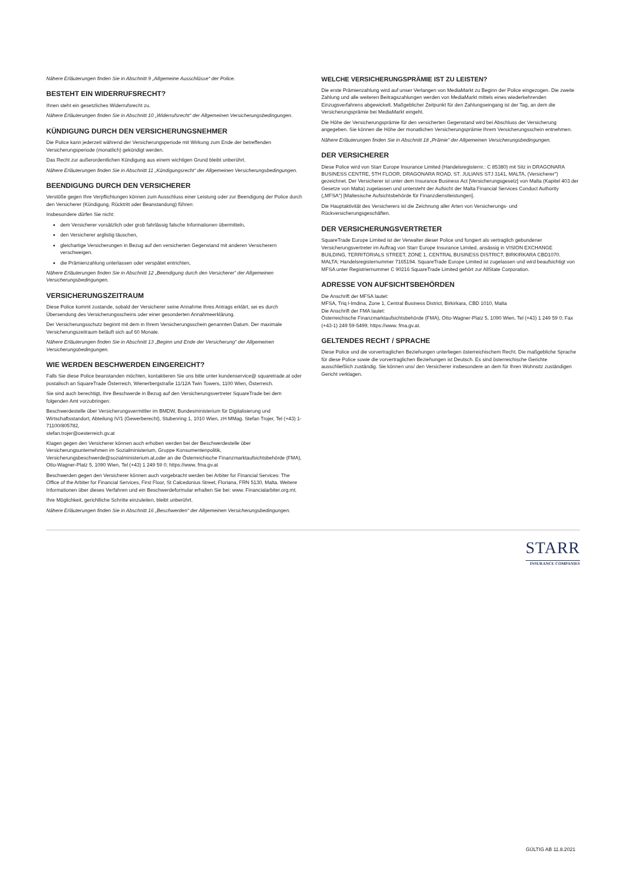Nähere Erläuterungen finden Sie in Abschnitt 9 „Allgemeine Ausschlüsse“ der Police.
BESTEHT EIN WIDERRUFSRECHT?
Ihnen steht ein gesetzliches Widerrufsrecht zu.
Nähere Erläuterungen finden Sie in Abschnitt 10 „Widerrufsrecht“ der Allgemeinen Versicherungsbedingungen.
KÜNDIGUNG DURCH DEN VERSICHERUNGSNEHMER
Die Police kann jederzeit während der Versicherungsperiode mit Wirkung zum Ende der betreffenden Versicherungsperiode (monatlich) gekündigt werden.
Das Recht zur außerordentlichen Kündigung aus einem wichtigen Grund bleibt unberührt.
Nähere Erläuterungen finden Sie in Abschnitt 11 „Kündigungsrecht“ der Allgemeinen Versicherungsbedingungen.
BEENDIGUNG DURCH DEN VERSICHERER
Verstöße gegen Ihre Verpflichtungen können zum Ausschluss einer Leistung oder zur Beendigung der Police durch den Versicherer (Kündigung, Rücktritt oder Beanstandung) führen:
Insbesondere dürfen Sie nicht:
dem Versicherer vorsätzlich oder grob fahrlässig falsche Informationen übermitteln,
den Versicherer arglistig täuschen,
gleichartige Versicherungen in Bezug auf den versicherten Gegenstand mit anderen Versicherern verschweigen.
die Prämienzahlung unterlassen oder verspätet entrichten,
Nähere Erläuterungen finden Sie in Abschnitt 12 „Beendigung durch den Versicherer“ der Allgemeinen Versicherungsbedingungen.
VERSICHERUNGSZEITRAUM
Diese Police kommt zustande, sobald der Versicherer seine Annahme Ihres Antrags erklärt, sei es durch Übersendung des Versicherungsscheins oder einer gesonderten Annahmeerklärung.
Der Versicherungsschutz beginnt mit dem in Ihrem Versicherungsschein genannten Datum. Der maximale Versicherungszeitraum beläuft sich auf 60 Monate.
Nähere Erläuterungen finden Sie in Abschnitt 13 „Beginn und Ende der Versicherung“ der Allgemeinen Versicherungsbedingungen.
WIE WERDEN BESCHWERDEN EINGEREICHT?
Falls Sie diese Police beanstanden möchten, kontaktieren Sie uns bitte unter kundenservice@ squaretrade.at oder postalisch an SquareTrade Österreich, Wienerbergstraße 11/12A Twin Towers, 1100 Wien, Österreich.
Sie sind auch berechtigt, Ihre Beschwerde in Bezug auf den Versicherungsvertreter SquareTrade bei dem folgenden Amt vorzubringen:
Beschwerdestelle über Versicherungsvermittler im BMDW, Bundesministerium für Digitalisierung und Wirtschaftsstandort, Abteilung IV/1 (Gewerberecht), Stubenring 1, 1010 Wien, zH MMag. Stefan Trojer, Tel (+43) 1-71100/805782,
stefan.trojer@oesterreich.gv.at
Klagen gegen den Versicherer können auch erhoben werden bei der Beschwerdestelle über Versicherungsunternehmen im Sozialministerium, Gruppe Konsumentenpolitik, Versicherungsbeschwerde@sozialministerium.at,oder an die Österreichische Finanzmarktaufsichtsbehörde (FMA), Otto-Wagner-Platz 5, 1090 Wien, Tel (+43) 1 249 59 0; https://www. fma.gv.at
Beschwerden gegen den Versicherer können auch vorgebracht werden bei Arbiter for Financial Services: The Office of the Arbiter for Financial Services, First Floor, St Calcedonius Street, Floriana, FRN 5130, Malta. Weitere Informationen über dieses Verfahren und ein Beschwerdeformular erhalten Sie bei: www. Financialarbiter.org.mt.
Ihre Möglichkeit, gerichtliche Schritte einzuleiten, bleibt unberührt.
Nähere Erläuterungen finden Sie in Abschnitt 16 „Beschwerden“ der Allgemeinen Versicherungsbedingungen.
WELCHE VERSICHERUNGSPRÄMIE IST ZU LEISTEN?
Die erste Prämienzahlung wird auf unser Verlangen von MediaMarkt zu Beginn der Police eingezogen. Die zweite Zahlung und alle weiteren Beitragszahlungen werden von MediaMarkt mittels eines wiederkehrenden Einzugsverfahrens abgewickelt. Maßgeblicher Zeitpunkt für den Zahlungseingang ist der Tag, an dem die Versicherungsprämie bei MediaMarkt eingeht.
Die Höhe der Versicherungsprämie für den versicherten Gegenstand wird bei Abschluss der Versicherung angegeben. Sie können die Höhe der monatlichen Versicherungsprämie Ihrem Versicherungsschein entnehmen.
Nähere Erläuterungen finden Sie in Abschnitt 18 „Prämie“ der Allgemeinen Versicherungsbedingungen.
DER VERSICHERER
Diese Police wird von Starr Europe Insurance Limited (Handelsregisternr.: C 85380) mit Sitz in DRAGONARA BUSINESS CENTRE, 5TH FLOOR, DRAGONARA ROAD, ST. JULIANS STJ 3141, MALTA, (Versicherer") gezeichnet. Der Versicherer ist unter dem Insurance Business Act [Versicherungsgesetz] von Malta (Kapitel 403 der Gesetze von Malta) zugelassen und untersteht der Aufsicht der Malta Financial Services Conduct Authority („MFSA“) [Maltesische Aufsichtsbehörde für Finanzdienstleistungen].
Die Hauptaktivität des Versicherers ist die Zeichnung aller Arten von Versicherungs- und Rückversicherungsgeschäften.
DER VERSICHERUNGSVERTRETER
SquareTrade Europe Limited ist der Verwalter dieser Police und fungiert als vertraglich gebundener Versicherungsvertreter im Auftrag von Starr Europe Insurance Limited, ansässig in VISION EXCHANGE BUILDING, TERRITORIALS STREET, ZONE 1, CENTRAL BUSINESS DISTRICT, BIRKIRKARA CBD1070. MALTA; Handelsregisternummer 7165194. SquareTrade Europe Limited ist zugelassen und wird beaufsichtigt von MFSA unter Registriernummer C 90216 SquareTrade Limited gehört zur AllState Corporation.
ADRESSE VON AUFSICHTSBEHÖRDEN
Die Anschrift der MFSA lautet:
MFSA, Triq l-Imdina, Zone 1, Central Business District, Birkirkara, CBD 1010, Malta
Die Anschrift der FMA lautet:
Österreichische Finanzmarktaufsichtsbehörde (FMA), Otto-Wagner-Platz 5, 1090 Wien, Tel (+43) 1 249 59 0; Fax (+43-1) 249 59-5499; https://www. fma.gv.at.
GELTENDES RECHT / SPRACHE
Diese Police und die vorvertraglichen Beziehungen unterliegen österreichischem Recht. Die maßgebliche Sprache für diese Police sowie die vorvertraglichen Beziehungen ist Deutsch. Es sind österreichische Gerichte ausschließlich zuständig. Sie können uns/ den Versicherer insbesondere an dem für Ihren Wohnsitz zuständigen Gericht verklagen.
STARR
INSURANCE COMPANIES
GÜLTIG AB 11.8.2021